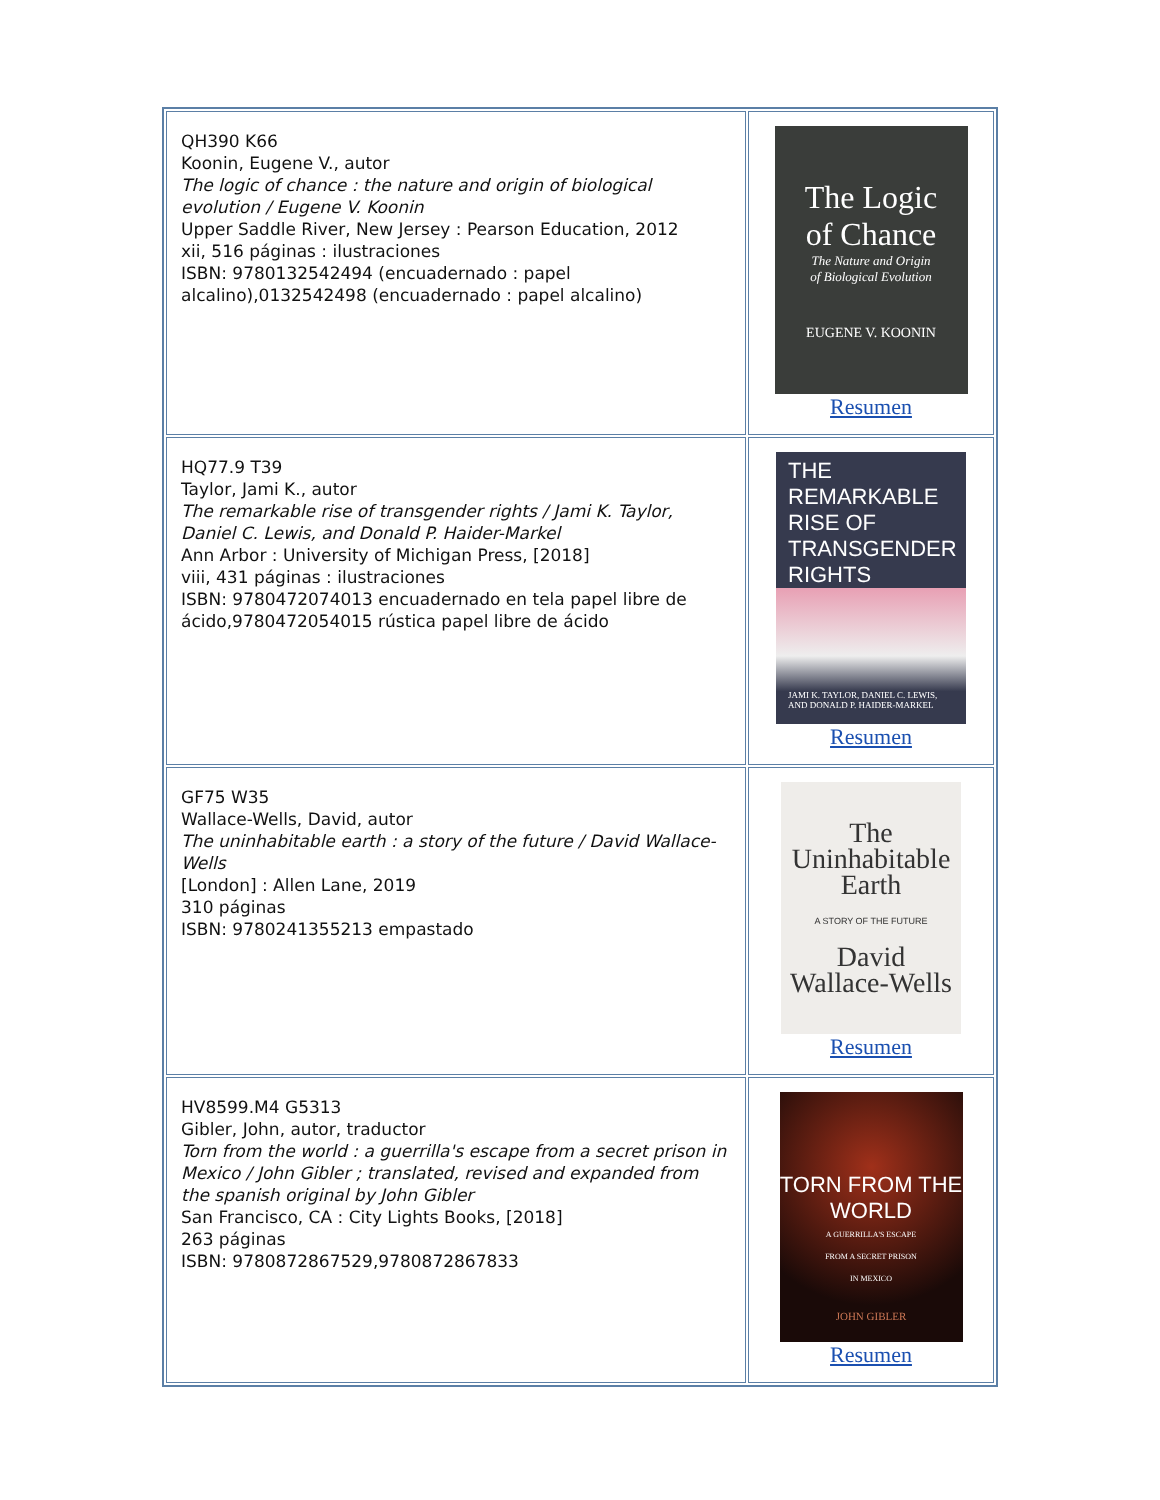| QH390 K66 Koonin, Eugene V., autor The logic of chance : the nature and origin of biological evolution / Eugene V. Koonin Upper Saddle River, New Jersey : Pearson Education, 2012 xii, 516 páginas : ilustraciones ISBN: 9780132542494 (encuadernado : papel alcalino),0132542498 (encuadernado : papel alcalino) | The Logic of Chance The Nature and Origin of Biological Evolution EUGENE V. KOONIN Resumen |
| HQ77.9 T39 Taylor, Jami K., autor The remarkable rise of transgender rights / Jami K. Taylor, Daniel C. Lewis, and Donald P. Haider-Markel Ann Arbor : University of Michigan Press, [2018] viii, 431 páginas : ilustraciones ISBN: 9780472074013 encuadernado en tela papel libre de ácido,9780472054015 rústica papel libre de ácido | THE REMARKABLE RISE OF TRANSGENDER RIGHTS JAMI K. TAYLOR, DANIEL C. LEWIS, AND DONALD P. HAIDER-MARKEL Resumen |
| GF75 W35 Wallace-Wells, David, autor The uninhabitable earth : a story of the future / David Wallace-Wells [London] : Allen Lane, 2019 310 páginas ISBN: 9780241355213 empastado | The Uninhabitable Earth A STORY OF THE FUTURE David Wallace-Wells Resumen |
| HV8599.M4 G5313 Gibler, John, autor, traductor Torn from the world : a guerrilla's escape from a secret prison in Mexico / John Gibler ; translated, revised and expanded from the spanish original by John Gibler San Francisco, CA : City Lights Books, [2018] 263 páginas ISBN: 9780872867529,9780872867833 | TORN FROM THE WORLD A GUERRILLA'S ESCAPE FROM A SECRET PRISON IN MEXICO JOHN GIBLER Resumen |